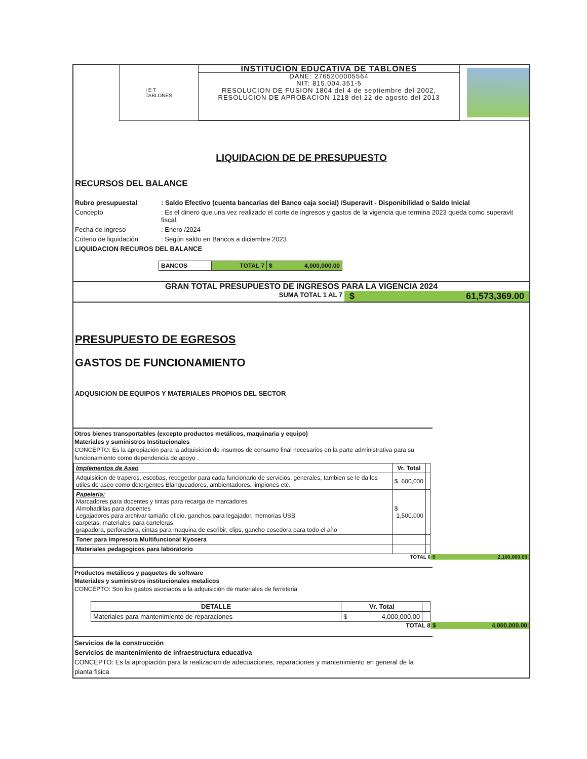I E T
TABLONES
INSTITUCION EDUCATIVA DE TABLONES
DANE: 2765200005564
NIT: 815.004.351-5
RESOLUCION DE FUSION 1804 del 4 de septiembre del 2002, RESOLUCION DE APROBACION 1218 del 22 de agosto del 2013
LIQUIDACION DE DE PRESUPUESTO
RECURSOS DEL BALANCE
Rubro presupuestal: Saldo Efectivo (cuenta bancarias del Banco caja social) /Superavit - Disponibilidad o Saldo Inicial
Concepto: Es el dinero que una vez realizado el corte de ingresos y gastos de la vigencia que termina 2023 queda como superavit fiscal.
Fecha de ingreso: Enero /2024
Criterio de liquidación: Según saldo en Bancos a diciembre 2023
LIQUIDACION RECUROS DEL BALANCE
| BANCOS | TOTAL 7 | $ 4,000,000.00 |
GRAN TOTAL PRESUPUESTO DE INGRESOS PARA LA VIGENCIA 2024
SUMA TOTAL 1 AL 7 $ 61,573,369.00
PRESUPUESTO DE EGRESOS
GASTOS DE FUNCIONAMIENTO
ADQUSICION DE EQUIPOS Y MATERIALES PROPIOS DEL SECTOR
Otros bienes transportables (excepto productos metálicos, maquinaria y equipo)
Materiales y suministros Institucionales
CONCEPTO: Es la apropiación para la adquisicion de insumos de consumo final necesarios en la parte administrativa para su funcionamiento como dependencia de apoyo .
| Implementos de Aseo | Vr. Total | |
| --- | --- | --- |
| Adquisicion de traperos, escobas, recogedor para cada funcionario de servicios, generales, tambien se le da los utiles de aseo como detergentes Blanqueadores, ambientadores, limpiones etc. | $ 600,000 | |
| Papeleria: Marcadores para docentes y tintas para recarga de marcadores Almohadillas para docentes Legajadores para archivar tamaño oficio, ganchos para legajador, memorias USB carpetas, materiales para carteleras grapadora, perforadora, cintas para maquina de escribir, clips, gancho cosedora para todo el año | $ 1,500,000 | |
| Toner para impresora Multifuncional Kyocera | | |
| Materiales pedagogicos para laboratorio | | |
TOTAL 6 $ 2,100,000.00
Productos metálicos y paquetes de software
Materiales y suministros institucionales metalicos
CONCEPTO: Son los gastos asociados a la adquisición de materiales de ferreteria
| DETALLE | Vr. Total | |
| --- | --- | --- |
| Materiales para mantenimiento de reparaciones | $ 4,000,000.00 | |
TOTAL 8 $ 4,000,000.00
Servicios de la construcción
Servicios de mantenimiento de infraestructura educativa
CONCEPTO: Es la apropiación para la realizacion de adecuaciones, reparaciones y mantenimiento en general de la planta fisica